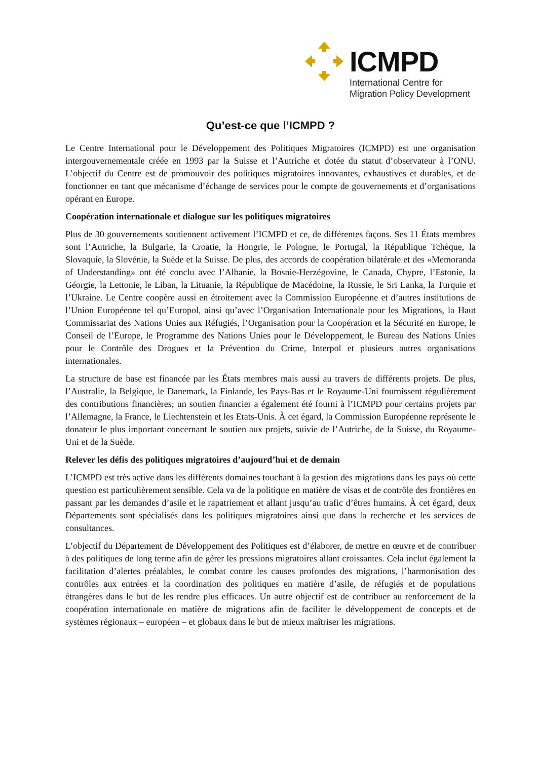ICMPD
International Centre for
Migration Policy Development
Qu’est-ce que l’ICMPD ?
Le Centre International pour le Développement des Politiques Migratoires (ICMPD) est une organisation intergouvernementale créée en 1993 par la Suisse et l’Autriche et dotée du statut d’observateur à l’ONU. L’objectif du Centre est de promouvoir des politiques migratoires innovantes, exhaustives et durables, et de fonctionner en tant que mécanisme d’échange de services pour le compte de gouvernements et d’organisations opérant en Europe.
Coopération internationale et dialogue sur les politiques migratoires
Plus de 30 gouvernements soutiennent activement l’ICMPD et ce, de différentes façons. Ses 11 États membres sont l’Autriche, la Bulgarie, la Croatie, la Hongrie, le Pologne, le Portugal, la République Tchèque, la Slovaquie, la Slovénie, la Suède et la Suisse. De plus, des accords de coopération bilatérale et des «Memoranda of Understanding» ont été conclu avec l’Albanie, la Bosnie-Herzégovine, le Canada, Chypre, l’Estonie, la Géorgie, la Lettonie, le Liban, la Lituanie, la République de Macédoine, la Russie, le Sri Lanka, la Turquie et l’Ukraine. Le Centre coopère aussi en étroitement avec la Commission Européenne et d’autres institutions de l’Union Européenne tel qu’Europol, ainsi qu’avec l’Organisation Internationale pour les Migrations, la Haut Commissariat des Nations Unies aux Réfugiés, l’Organisation pour la Coopération et la Sécurité en Europe, le Conseil de l’Europe, le Programme des Nations Unies pour le Développement, le Bureau des Nations Unies pour le Contrôle des Drogues et la Prévention du Crime, Interpol et plusieurs autres organisations internationales.
La structure de base est financée par les États membres mais aussi au travers de différents projets. De plus, l’Australie, la Belgique, le Danemark, la Finlande, les Pays-Bas et le Royaume-Uni fournissent régulièrement des contributions financières; un soutien financier a également été fourni à l’ICMPD pour certains projets par l’Allemagne, la France, le Liechtenstein et les Etats-Unis. À cet égard, la Commission Européenne représente le donateur le plus important concernant le soutien aux projets, suivie de l’Autriche, de la Suisse, du Royaume-Uni et de la Suède.
Relever les défis des politiques migratoires d’aujourd’hui et de demain
L’ICMPD est très active dans les différents domaines touchant à la gestion des migrations dans les pays où cette question est particulièrement sensible. Cela va de la politique en matière de visas et de contrôle des frontières en passant par les demandes d’asile et le rapatriement et allant jusqu’au trafic d’êtres humains. À cet égard, deux Départements sont spécialisés dans les politiques migratoires ainsi que dans la recherche et les services de consultances.
L’objectif du Département de Développement des Politiques est d’élaborer, de mettre en œuvre et de contribuer à des politiques de long terme afin de gérer les pressions migratoires allant croissantes. Cela inclut également la facilitation d’alertes préalables, le combat contre les causes profondes des migrations, l’harmonisation des contrôles aux entrées et la coordination des politiques en matière d’asile, de réfugiés et de populations étrangères dans le but de les rendre plus efficaces. Un autre objectif est de contribuer au renforcement de la coopération internationale en matière de migrations afin de faciliter le développement de concepts et de systèmes régionaux – européen – et globaux dans le but de mieux maîtriser les migrations.